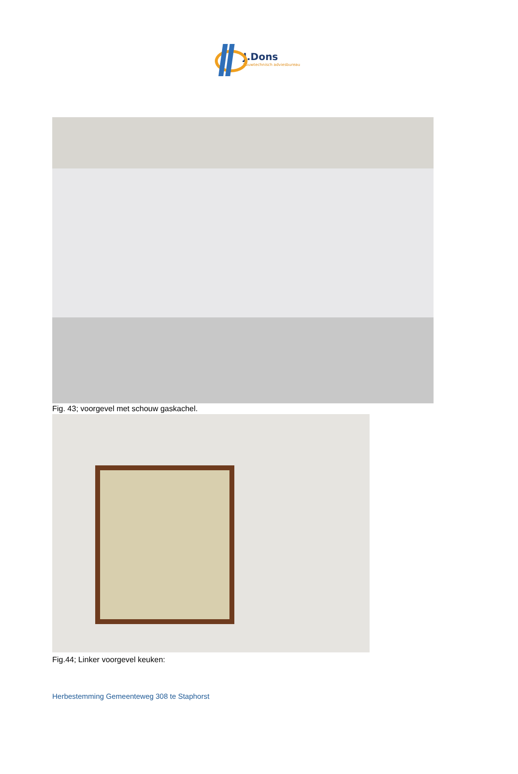J.Dons
bouwtechnisch adviesbureau
Fig. 43; voorgevel met schouw gaskachel.
Fig.44; Linker voorgevel keuken:
Herbestemming Gemeenteweg 308 te Staphorst